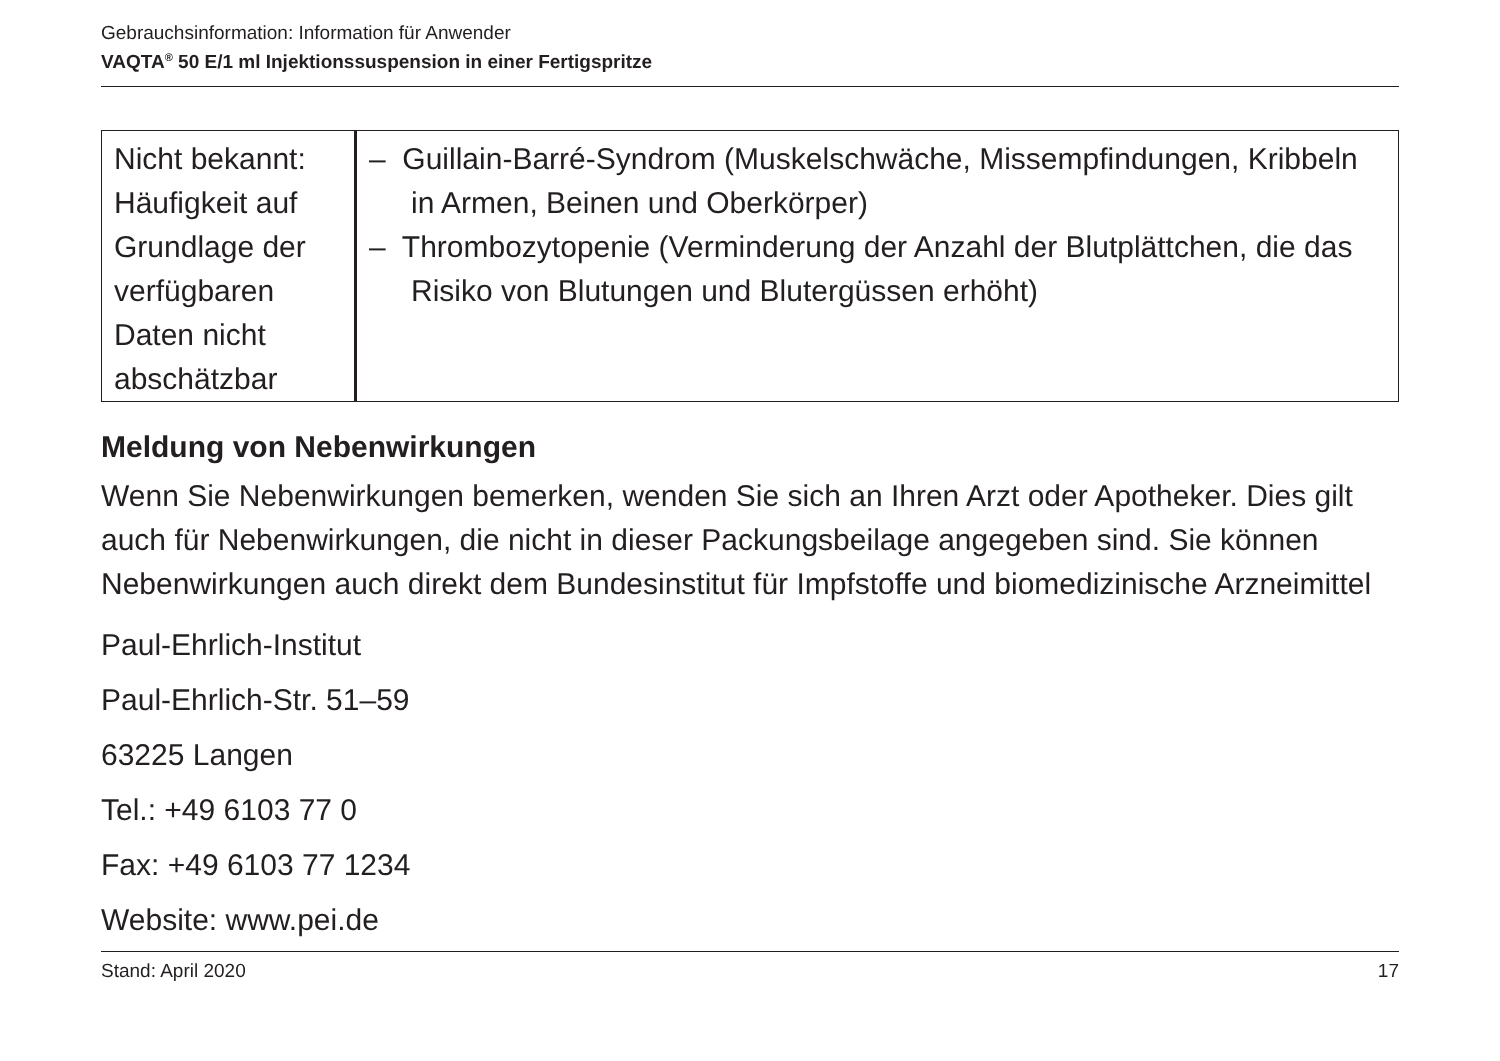Gebrauchsinformation: Information für Anwender
VAQTA<sup>®</sup> 50 E/1 ml Injektionssuspension in einer Fertigspritze
| Nicht bekannt: Häufigkeit auf Grundlage der verfügbaren Daten nicht abschätzbar | – Guillain-Barré-Syndrom (Muskelschwäche, Missempfindungen, Kribbeln in Armen, Beinen und Oberkörper) – Thrombozytopenie (Verminderung der Anzahl der Blutplättchen, die das Risiko von Blutungen und Blutergüssen erhöht) |
Meldung von Nebenwirkungen
Wenn Sie Nebenwirkungen bemerken, wenden Sie sich an Ihren Arzt oder Apotheker. Dies gilt auch für Nebenwirkungen, die nicht in dieser Packungsbeilage angegeben sind. Sie können Nebenwirkungen auch direkt dem Bundesinstitut für Impfstoffe und biomedizinische Arzneimittel
Paul-Ehrlich-Institut
Paul-Ehrlich-Str. 51–59
63225 Langen
Tel.: +49 6103 77 0
Fax: +49 6103 77 1234
Website: www.pei.de
Stand: April 2020 17